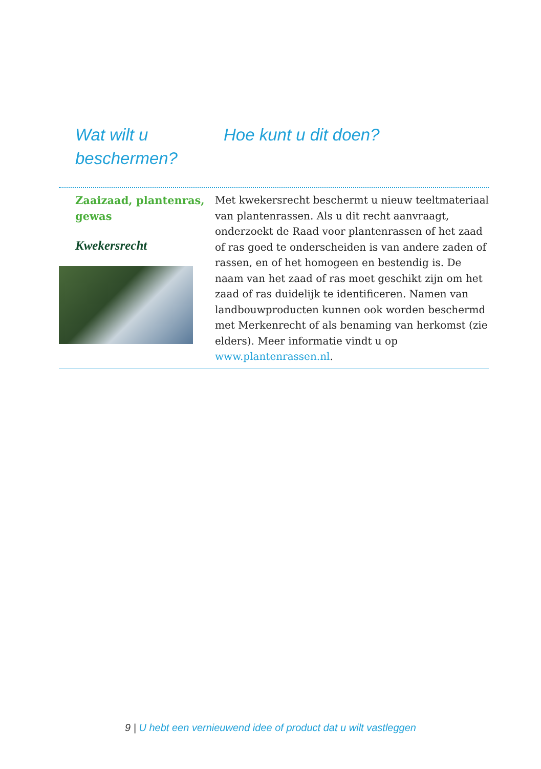Wat wilt u beschermen?
Hoe kunt u dit doen?
Zaaizaad, plantenras, gewas
Kwekersrecht
Met kwekersrecht beschermt u nieuw teeltmateriaal van plantenrassen. Als u dit recht aanvraagt, onderzoekt de Raad voor plantenrassen of het zaad of ras goed te onderscheiden is van andere zaden of rassen, en of het homogeen en bestendig is. De naam van het zaad of ras moet geschikt zijn om het zaad of ras duidelijk te identificeren. Namen van landbouwproducten kunnen ook worden beschermd met Merkenrecht of als benaming van herkomst (zie elders). Meer informatie vindt u op www.plantenrassen.nl.
9 | U hebt een vernieuwend idee of product dat u wilt vastleggen